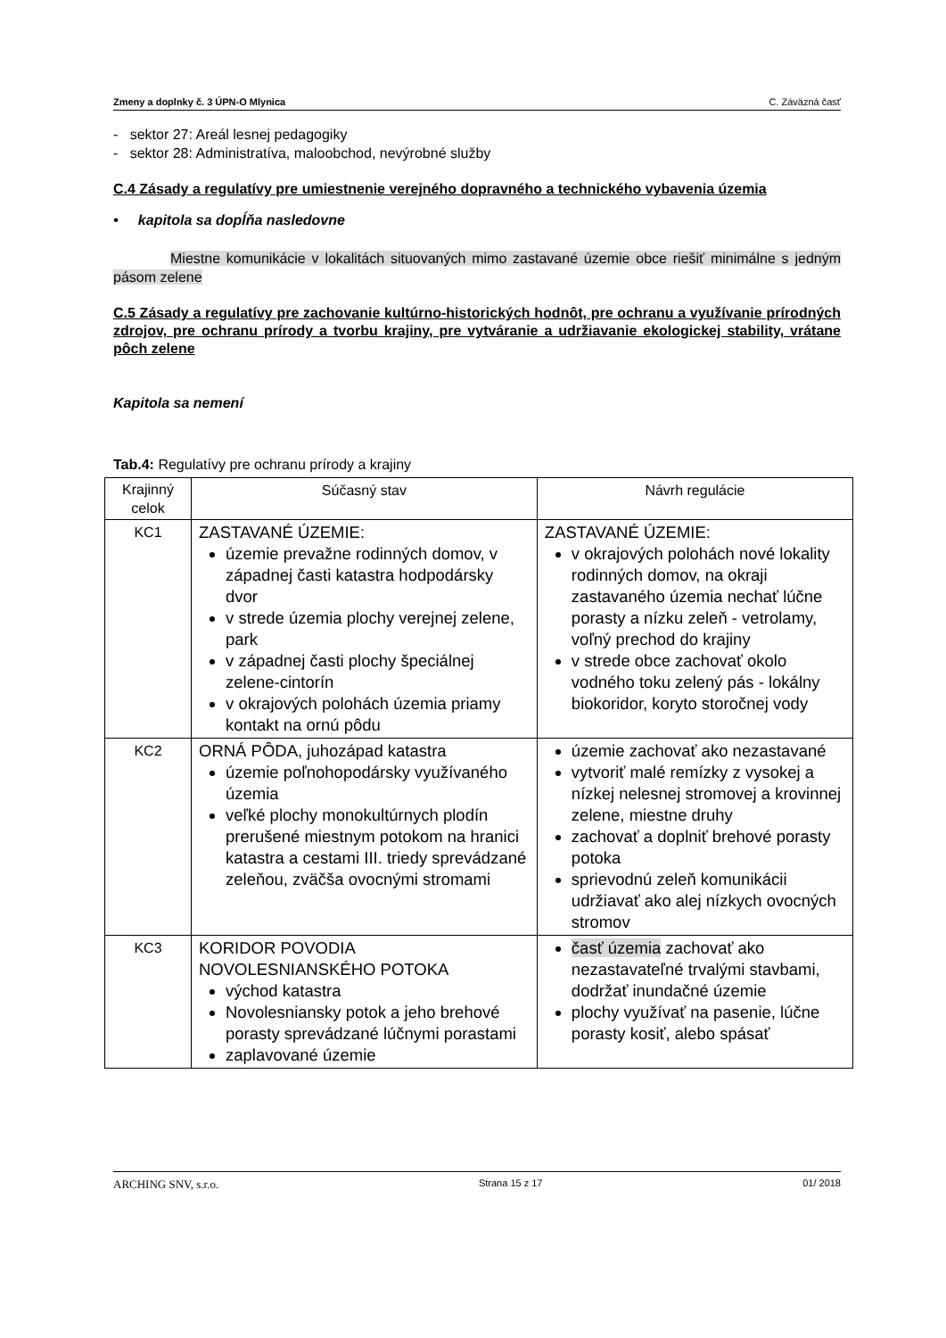Zmeny a doplnky č. 3 ÚPN-O Mlynica C. Záväzná časť
- sektor 27: Areál lesnej pedagogiky
- sektor 28: Administratíva, maloobchod, nevýrobné služby
C.4 Zásady a regulatívy pre umiestnenie verejného dopravného a technického vybavenia územia
• kapitola sa dopĺňa nasledovne
Miestne komunikácie v lokalitách situovaných mimo zastavané územie obce riešiť minimálne s jedným pásom zelene
C.5 Zásady a regulatívy pre zachovanie kultúrno-historických hodnôt, pre ochranu a využívanie prírodných zdrojov, pre ochranu prírody a tvorbu krajiny, pre vytváranie a udržiavanie ekologickej stability, vrátane pôch zelene
Kapitola sa nemení
Tab.4: Regulatívy pre ochranu prírody a krajiny
| Krajinný celok | Súčasný stav | Návrh regulácie |
| KC1 | ZASTAVANÉ ÚZEMIE: územie prevažne rodinných domov, v západnej časti katastra hodpodársky dvor v strede územia plochy verejnej zelene, park v západnej časti plochy špeciálnej zelene-cintorín v okrajových polohách územia priamy kontakt na ornú pôdu | ZASTAVANÉ ÚZEMIE: v okrajových polohách nové lokality rodinných domov, na okraji zastavaného územia nechať lúčne porasty a nízku zeleň - vetrolamy, voľný prechod do krajiny v strede obce zachovať okolo vodného toku zelený pás - lokálny biokoridor, koryto storočnej vody |
| KC2 | ORNÁ PÔDA, juhozápad katastra územie poľnohopodársky využívaného územia veľké plochy monokultúrnych plodín prerušené miestnym potokom na hranici katastra a cestami III. triedy sprevádzané zeleňou, zväčša ovocnými stromami | územie zachovať ako nezastavané vytvoriť malé remízky z vysokej a nízkej nelesnej stromovej a krovinnej zelene, miestne druhy zachovať a doplniť brehové porasty potoka sprievodnú zeleň komunikácii udržiavať ako alej nízkych ovocných stromov |
| KC3 | KORIDOR POVODIA NOVOLESNIANSKÉHO POTOKA východ katastra Novolesniansky potok a jeho brehové porasty sprevádzané lúčnymi porastami zaplavované územie | časť územia zachovať ako nezastavateľné trvalými stavbami, dodržať inundačné územie plochy využívať na pasenie, lúčne porasty kosiť, alebo spásať |
ARCHING SNV, s.r.o. Strana 15 z 17 01/ 2018